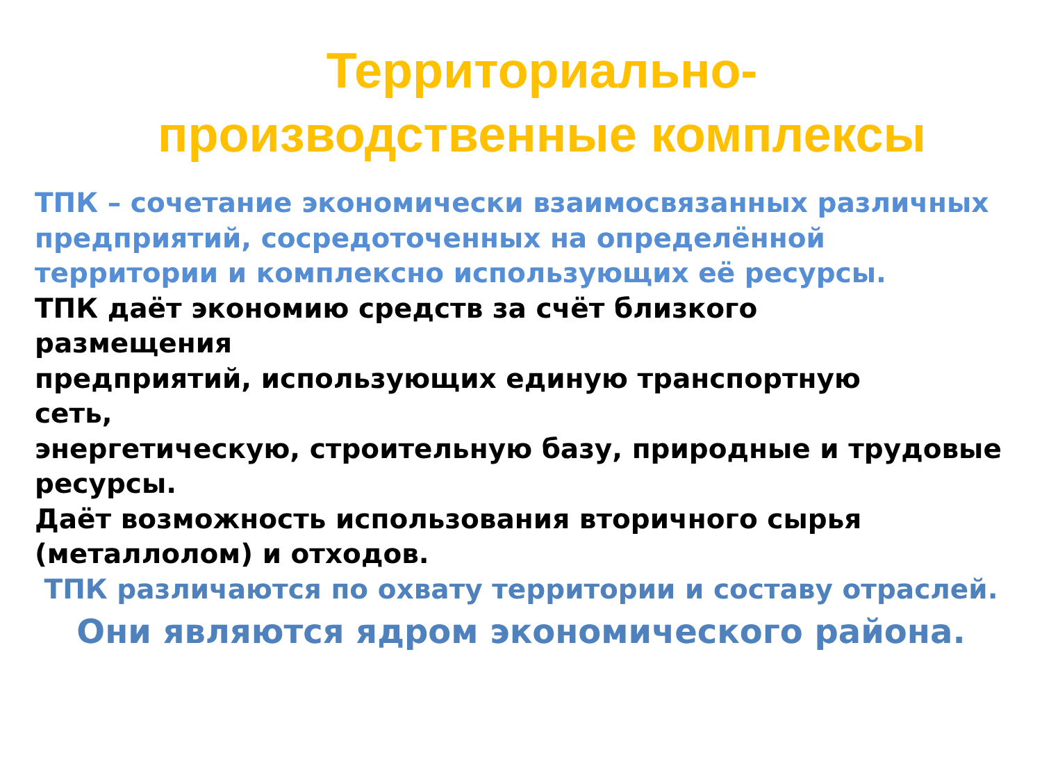Территориально-
производственные комплексы
ТПК – сочетание экономически взаимосвязанных различных предприятий, сосредоточенных на определённой территории и комплексно использующих её ресурсы.
ТПК даёт экономию средств за счёт близкого
размещения
предприятий, использующих единую транспортную
сеть,
энергетическую, строительную базу, природные и трудовые ресурсы.
Даёт возможность использования вторичного сырья (металлолом) и отходов.
ТПК различаются по охвату территории и составу отраслей.
Они являются ядром экономического района.